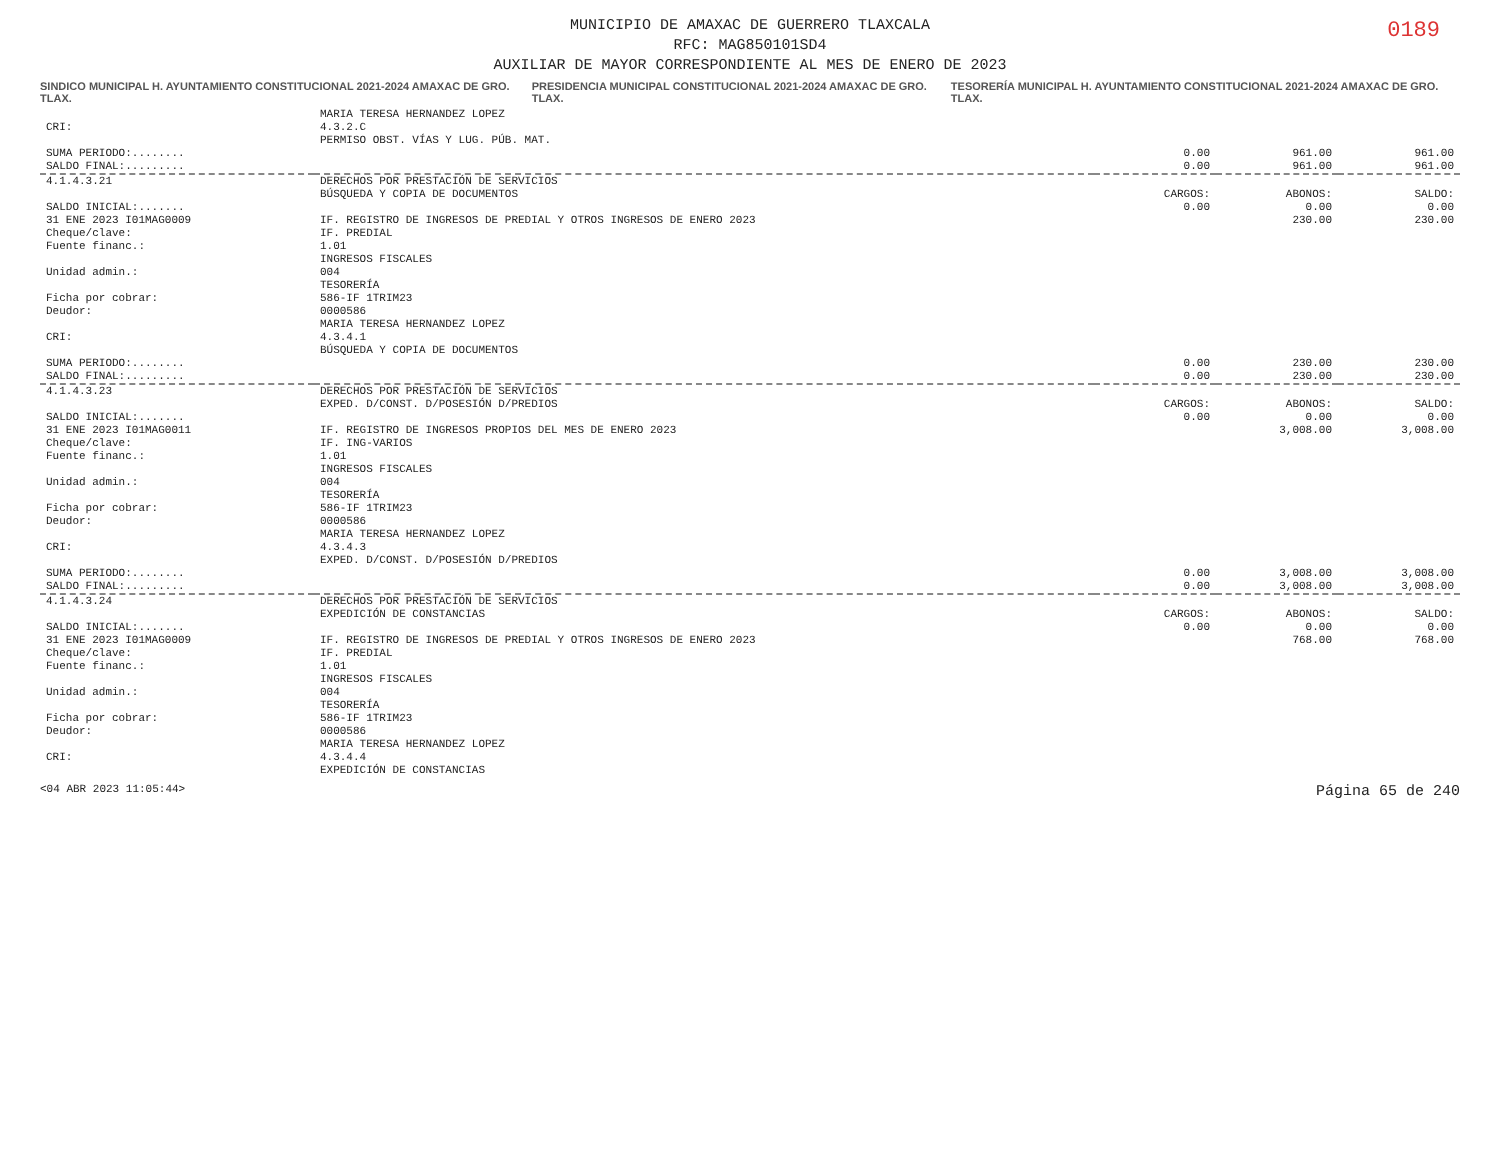0189
MUNICIPIO DE AMAXAC DE GUERRERO TLAXCALA
RFC: MAG850101SD4
AUXILIAR DE MAYOR CORRESPONDIENTE AL MES DE ENERO DE 2023
SINDICO MUNICIPAL H. AYUNTAMIENTO CONSTITUCIONAL 2021-2024 AMAXAC DE GRO. TLAX. PRESIDENCIA MUNICIPAL CONSTITUCIONAL 2021-2024 AMAXAC DE GRO. TLAX. TESORERÍA MUNICIPAL H. AYUNTAMIENTO CONSTITUCIONAL 2021-2024 AMAXAC DE GRO. TLAX.
| | MARIA TERESA HERNANDEZ LOPEZ | | | |
| CRI: | 4.3.2.C | | | |
| | PERMISO OBST. VÍAS Y LUG. PÚB. MAT. | | | |
| SUMA PERIODO:........ | | 0.00 | 961.00 | 961.00 |
| SALDO FINAL:......... | | 0.00 | 961.00 | 961.00 |
| 4.1.4.3.21 | DERECHOS POR PRESTACIÓN DE SERVICIOS | | | |
| | BÚSQUEDA Y COPIA DE DOCUMENTOS | CARGOS: | ABONOS: | SALDO: |
| SALDO INICIAL:....... | | 0.00 | 0.00 | 0.00 |
| 31 ENE 2023 I01MAG0009 | IF. REGISTRO DE INGRESOS DE PREDIAL Y OTROS INGRESOS DE ENERO 2023 | | 230.00 | 230.00 |
| Cheque/clave: | IF. PREDIAL | | | |
| Fuente financ.: | 1.01 | | | |
| | INGRESOS FISCALES | | | |
| Unidad admin.: | 004 | | | |
| | TESORERÍA | | | |
| Ficha por cobrar: | 586-IF 1TRIM23 | | | |
| Deudor: | 0000586 | | | |
| | MARIA TERESA HERNANDEZ LOPEZ | | | |
| CRI: | 4.3.4.1 | | | |
| | BÚSQUEDA Y COPIA DE DOCUMENTOS | | | |
| SUMA PERIODO:........ | | 0.00 | 230.00 | 230.00 |
| SALDO FINAL:......... | | 0.00 | 230.00 | 230.00 |
| 4.1.4.3.23 | DERECHOS POR PRESTACIÓN DE SERVICIOS | | | |
| | EXPED. D/CONST. D/POSESIÓN D/PREDIOS | CARGOS: | ABONOS: | SALDO: |
| SALDO INICIAL:....... | | 0.00 | 0.00 | 0.00 |
| 31 ENE 2023 I01MAG0011 | IF. REGISTRO DE INGRESOS PROPIOS DEL MES DE ENERO 2023 | | 3,008.00 | 3,008.00 |
| Cheque/clave: | IF. ING-VARIOS | | | |
| Fuente financ.: | 1.01 | | | |
| | INGRESOS FISCALES | | | |
| Unidad admin.: | 004 | | | |
| | TESORERÍA | | | |
| Ficha por cobrar: | 586-IF 1TRIM23 | | | |
| Deudor: | 0000586 | | | |
| | MARIA TERESA HERNANDEZ LOPEZ | | | |
| CRI: | 4.3.4.3 | | | |
| | EXPED. D/CONST. D/POSESIÓN D/PREDIOS | | | |
| SUMA PERIODO:........ | | 0.00 | 3,008.00 | 3,008.00 |
| SALDO FINAL:......... | | 0.00 | 3,008.00 | 3,008.00 |
| 4.1.4.3.24 | DERECHOS POR PRESTACIÓN DE SERVICIOS | | | |
| | EXPEDICIÓN DE CONSTANCIAS | CARGOS: | ABONOS: | SALDO: |
| SALDO INICIAL:....... | | 0.00 | 0.00 | 0.00 |
| 31 ENE 2023 I01MAG0009 | IF. REGISTRO DE INGRESOS DE PREDIAL Y OTROS INGRESOS DE ENERO 2023 | | 768.00 | 768.00 |
| Cheque/clave: | IF. PREDIAL | | | |
| Fuente financ.: | 1.01 | | | |
| | INGRESOS FISCALES | | | |
| Unidad admin.: | 004 | | | |
| | TESORERÍA | | | |
| Ficha por cobrar: | 586-IF 1TRIM23 | | | |
| Deudor: | 0000586 | | | |
| | MARIA TERESA HERNANDEZ LOPEZ | | | |
| CRI: | 4.3.4.4 | | | |
| | EXPEDICIÓN DE CONSTANCIAS | | | |
<04 ABR 2023 11:05:44> Página 65 de 240